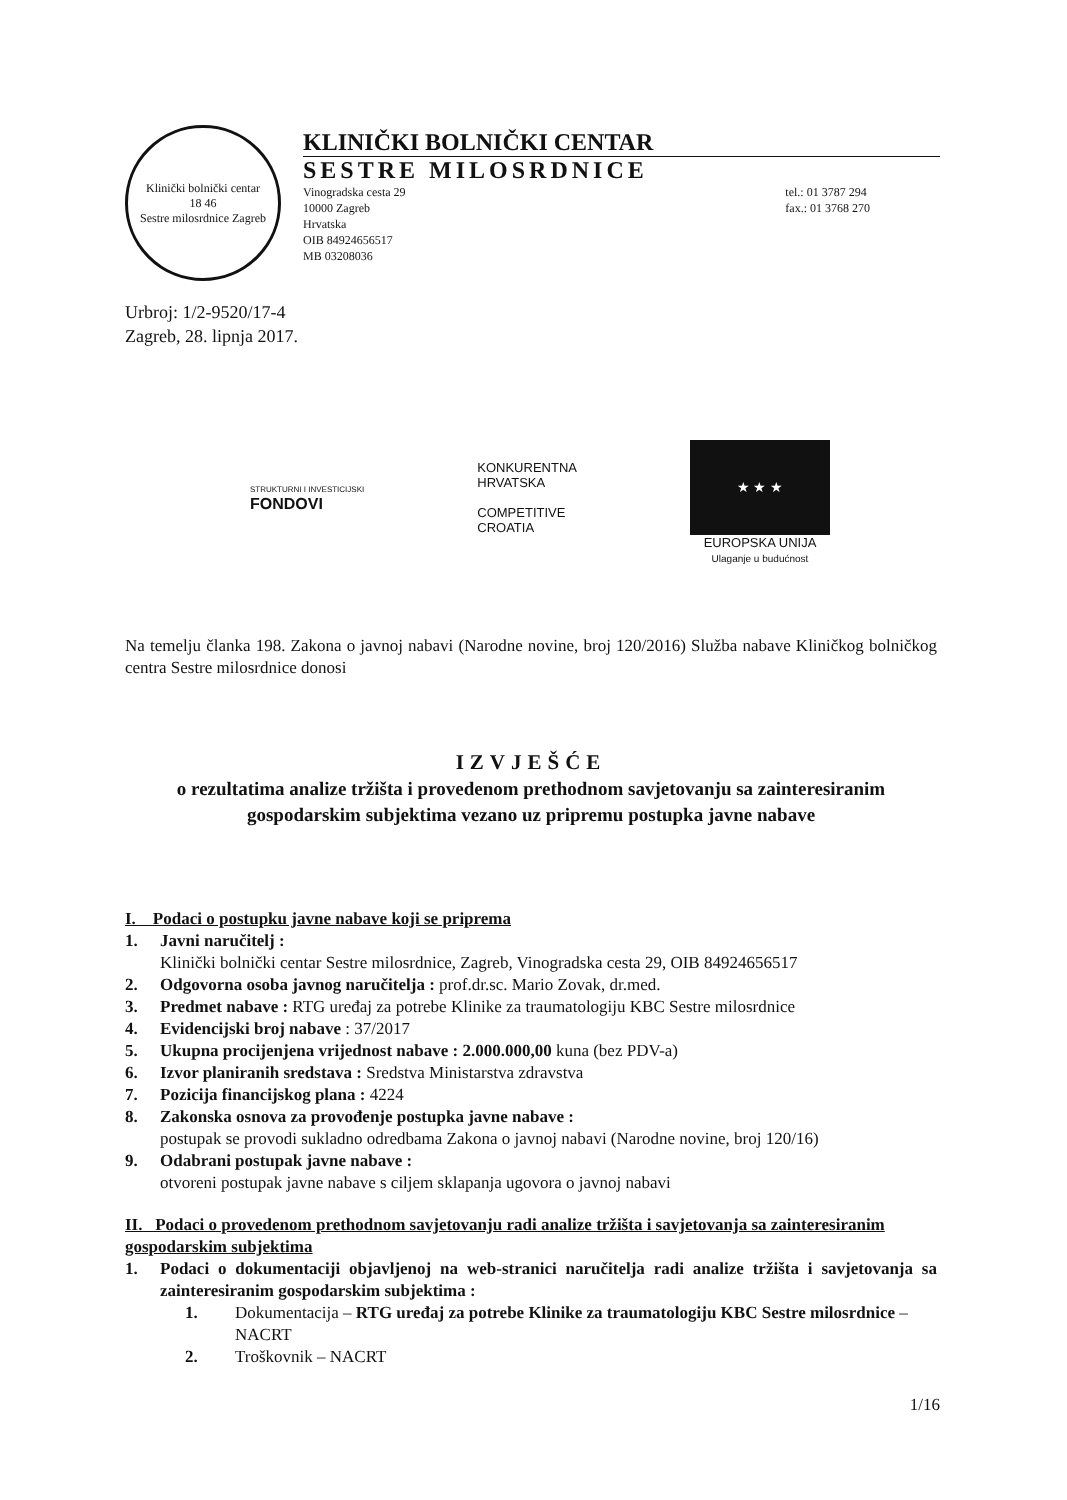Klinički bolnički centar
18 46
Sestre milosrdnice Zagreb
KLINIČKI BOLNIČKI CENTAR
SESTRE MILOSRDNICE
Vinogradska cesta 29
10000 Zagreb
Hrvatska
OIB 84924656517
MB 03208036
tel.: 01 3787 294
fax.: 01 3768 270
Urbroj: 1/2-9520/17-4
Zagreb, 28. lipnja 2017.
STRUKTURNI I INVESTICIJSKI
FONDOVI
KONKURENTNA
HRVATSKA
COMPETITIVE
CROATIA
★ ★ ★
EUROPSKA UNIJA
Ulaganje u budućnost
Na temelju članka 198. Zakona o javnoj nabavi (Narodne novine, broj 120/2016) Služba nabave Kliničkog bolničkog centra Sestre milosrdnice donosi
IZVJEŠĆE
o rezultatima analize tržišta i provedenom prethodnom savjetovanju sa zainteresiranim gospodarskim subjektima vezano uz pripremu postupka javne nabave
I. Podaci o postupku javne nabave koji se priprema
1. Javni naručitelj :
Klinički bolnički centar Sestre milosrdnice, Zagreb, Vinogradska cesta 29, OIB 84924656517
2. Odgovorna osoba javnog naručitelja : prof.dr.sc. Mario Zovak, dr.med.
3. Predmet nabave : RTG uređaj za potrebe Klinike za traumatologiju KBC Sestre milosrdnice
4. Evidencijski broj nabave : 37/2017
5. Ukupna procijenjena vrijednost nabave : 2.000.000,00 kuna (bez PDV-a)
6. Izvor planiranih sredstava : Sredstva Ministarstva zdravstva
7. Pozicija financijskog plana : 4224
8. Zakonska osnova za provođenje postupka javne nabave :
postupak se provodi sukladno odredbama Zakona o javnoj nabavi (Narodne novine, broj 120/16)
9. Odabrani postupak javne nabave :
otvoreni postupak javne nabave s ciljem sklapanja ugovora o javnoj nabavi
II. Podaci o provedenom prethodnom savjetovanju radi analize tržišta i savjetovanja sa zainteresiranim gospodarskim subjektima
1. Podaci o dokumentaciji objavljenoj na web-stranici naručitelja radi analize tržišta i savjetovanja sa zainteresiranim gospodarskim subjektima :
1. Dokumentacija – RTG uređaj za potrebe Klinike za traumatologiju KBC Sestre milosrdnice – NACRT
2. Troškovnik – NACRT
1/16